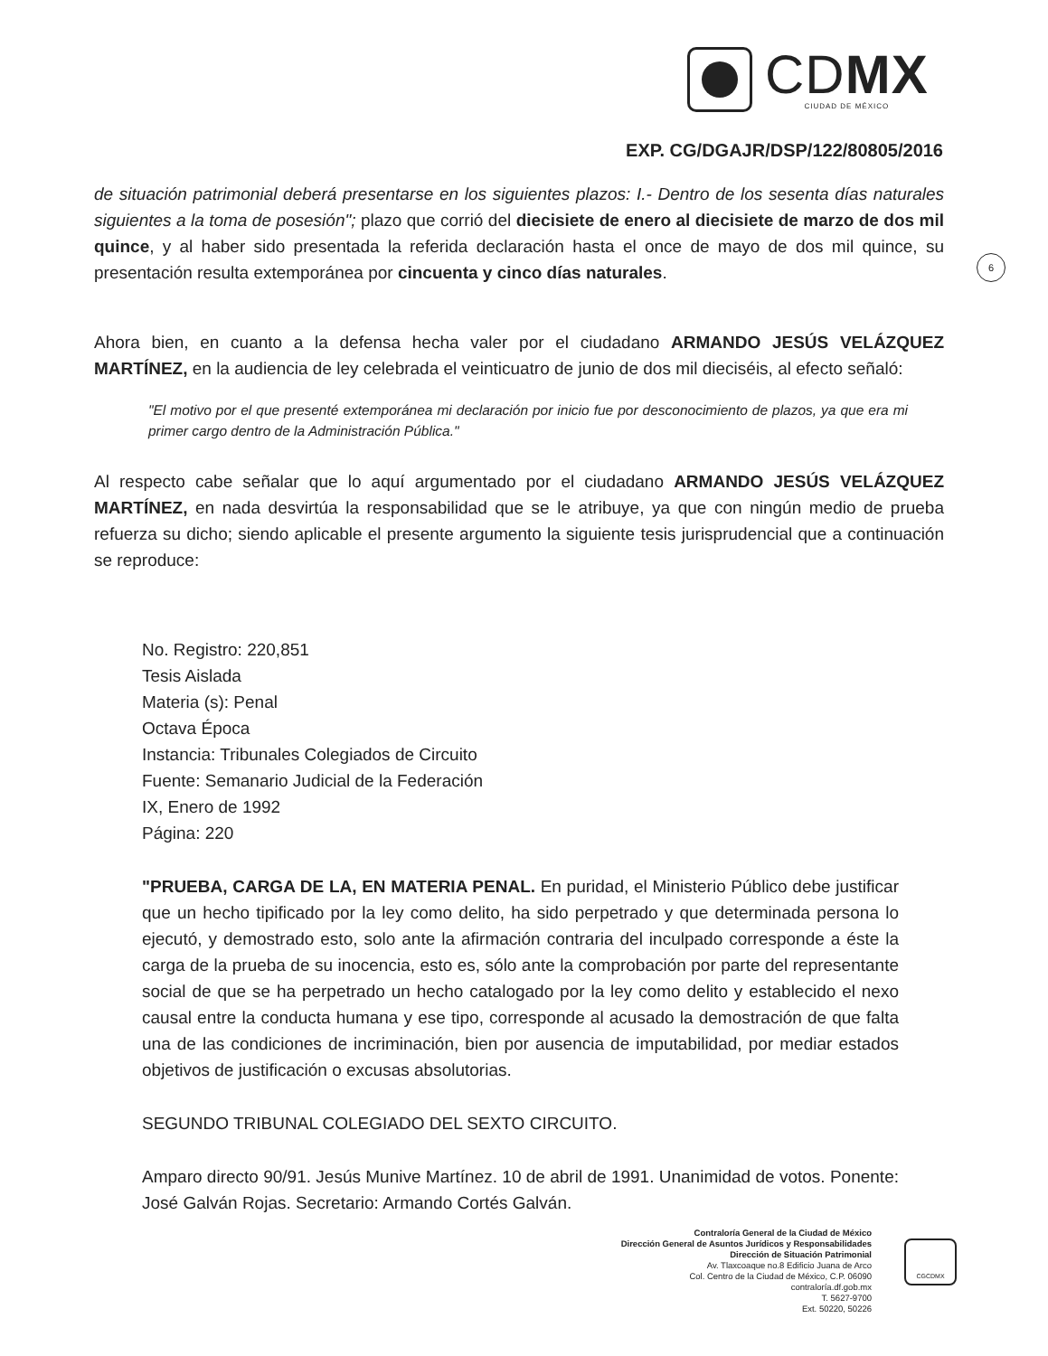CDMX
CIUDAD DE MÉXICO
EXP. CG/DGAJR/DSP/122/80805/2016
6
de situación patrimonial deberá presentarse en los siguientes plazos: I.- Dentro de los sesenta días naturales siguientes a la toma de posesión"; plazo que corrió del diecisiete de enero al diecisiete de marzo de dos mil quince, y al haber sido presentada la referida declaración hasta el once de mayo de dos mil quince, su presentación resulta extemporánea por cincuenta y cinco días naturales.
Ahora bien, en cuanto a la defensa hecha valer por el ciudadano ARMANDO JESÚS VELÁZQUEZ MARTÍNEZ, en la audiencia de ley celebrada el veinticuatro de junio de dos mil dieciséis, al efecto señaló:
"El motivo por el que presenté extemporánea mi declaración por inicio fue por desconocimiento de plazos, ya que era mi primer cargo dentro de la Administración Pública."
Al respecto cabe señalar que lo aquí argumentado por el ciudadano ARMANDO JESÚS VELÁZQUEZ MARTÍNEZ, en nada desvirtúa la responsabilidad que se le atribuye, ya que con ningún medio de prueba refuerza su dicho; siendo aplicable el presente argumento la siguiente tesis jurisprudencial que a continuación se reproduce:
No. Registro: 220,851
Tesis Aislada
Materia (s): Penal
Octava Época
Instancia: Tribunales Colegiados de Circuito
Fuente: Semanario Judicial de la Federación
IX, Enero de 1992
Página: 220
"PRUEBA, CARGA DE LA, EN MATERIA PENAL. En puridad, el Ministerio Público debe justificar que un hecho tipificado por la ley como delito, ha sido perpetrado y que determinada persona lo ejecutó, y demostrado esto, solo ante la afirmación contraria del inculpado corresponde a éste la carga de la prueba de su inocencia, esto es, sólo ante la comprobación por parte del representante social de que se ha perpetrado un hecho catalogado por la ley como delito y establecido el nexo causal entre la conducta humana y ese tipo, corresponde al acusado la demostración de que falta una de las condiciones de incriminación, bien por ausencia de imputabilidad, por mediar estados objetivos de justificación o excusas absolutorias.
SEGUNDO TRIBUNAL COLEGIADO DEL SEXTO CIRCUITO.
Amparo directo 90/91. Jesús Munive Martínez. 10 de abril de 1991. Unanimidad de votos. Ponente: José Galván Rojas. Secretario: Armando Cortés Galván.
Contraloría General de la Ciudad de México
Dirección General de Asuntos Jurídicos y Responsabilidades
Dirección de Situación Patrimonial
Av. Tlaxcoaque no.8 Edificio Juana de Arco
Col. Centro de la Ciudad de México, C.P. 06090
contraloría.df.gob.mx
T. 5627-9700
Ext. 50220, 50226
CGCDMX